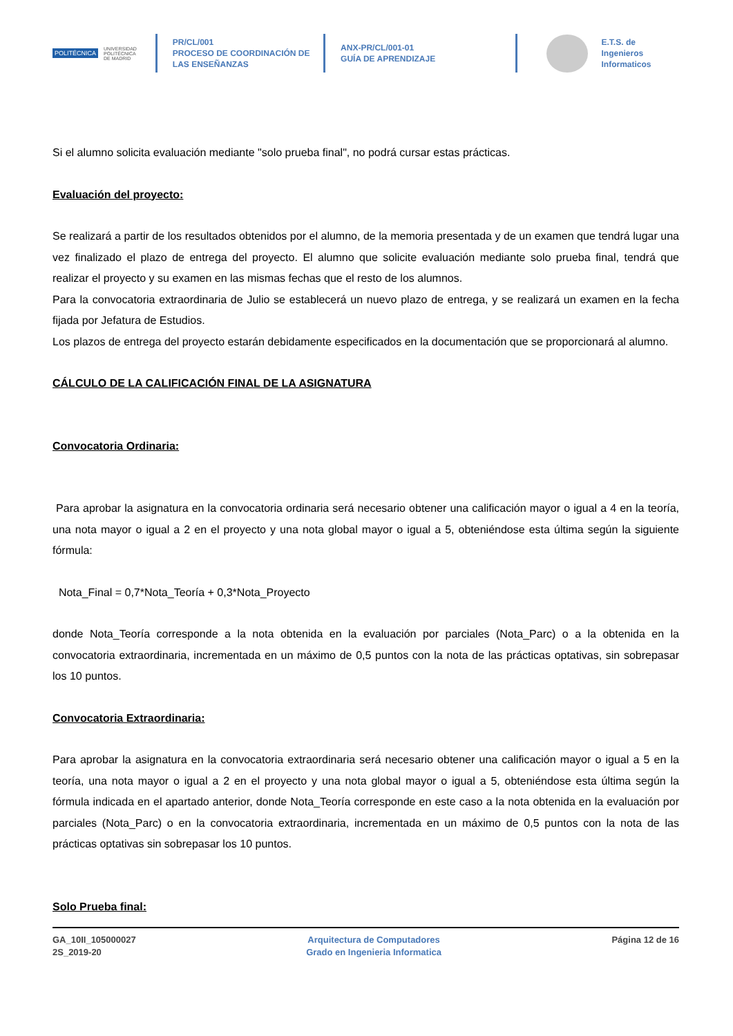POLITÉCNICA UNIVERSIDAD
POLITÉCNICA
DE MADRID
PR/CL/001
PROCESO DE COORDINACIÓN DE
LAS ENSEÑANZAS
ANX-PR/CL/001-01
GUÍA DE APRENDIZAJE
E.T.S. de Ingenieros
Informaticos
Si el alumno solicita evaluación mediante "solo prueba final", no podrá cursar estas prácticas.
Evaluación del proyecto:
Se realizará a partir de los resultados obtenidos por el alumno, de la memoria presentada y de un examen que tendrá lugar una vez finalizado el plazo de entrega del proyecto. El alumno que solicite evaluación mediante solo prueba final, tendrá que realizar el proyecto y su examen en las mismas fechas que el resto de los alumnos.
Para la convocatoria extraordinaria de Julio se establecerá un nuevo plazo de entrega, y se realizará un examen en la fecha fijada por Jefatura de Estudios.
Los plazos de entrega del proyecto estarán debidamente especificados en la documentación que se proporcionará al alumno.
CÁLCULO DE LA CALIFICACIÓN FINAL DE LA ASIGNATURA
Convocatoria Ordinaria:
Para aprobar la asignatura en la convocatoria ordinaria será necesario obtener una calificación mayor o igual a 4 en la teoría, una nota mayor o igual a 2 en el proyecto y una nota global mayor o igual a 5, obteniéndose esta última según la siguiente fórmula:
Nota_Final = 0,7*Nota_Teoría + 0,3*Nota_Proyecto
donde Nota_Teoría corresponde a la nota obtenida en la evaluación por parciales (Nota_Parc) o a la obtenida en la convocatoria extraordinaria, incrementada en un máximo de 0,5 puntos con la nota de las prácticas optativas, sin sobrepasar los 10 puntos.
Convocatoria Extraordinaria:
Para aprobar la asignatura en la convocatoria extraordinaria será necesario obtener una calificación mayor o igual a 5 en la teoría, una nota mayor o igual a 2 en el proyecto y una nota global mayor o igual a 5, obteniéndose esta última según la fórmula indicada en el apartado anterior, donde Nota_Teoría corresponde en este caso a la nota obtenida en la evaluación por parciales (Nota_Parc) o en la convocatoria extraordinaria, incrementada en un máximo de 0,5 puntos con la nota de las prácticas optativas sin sobrepasar los 10 puntos.
Solo Prueba final:
GA_10II_105000027
2S_2019-20
Arquitectura de Computadores
Grado en Ingenieria Informatica
Página 12 de 16